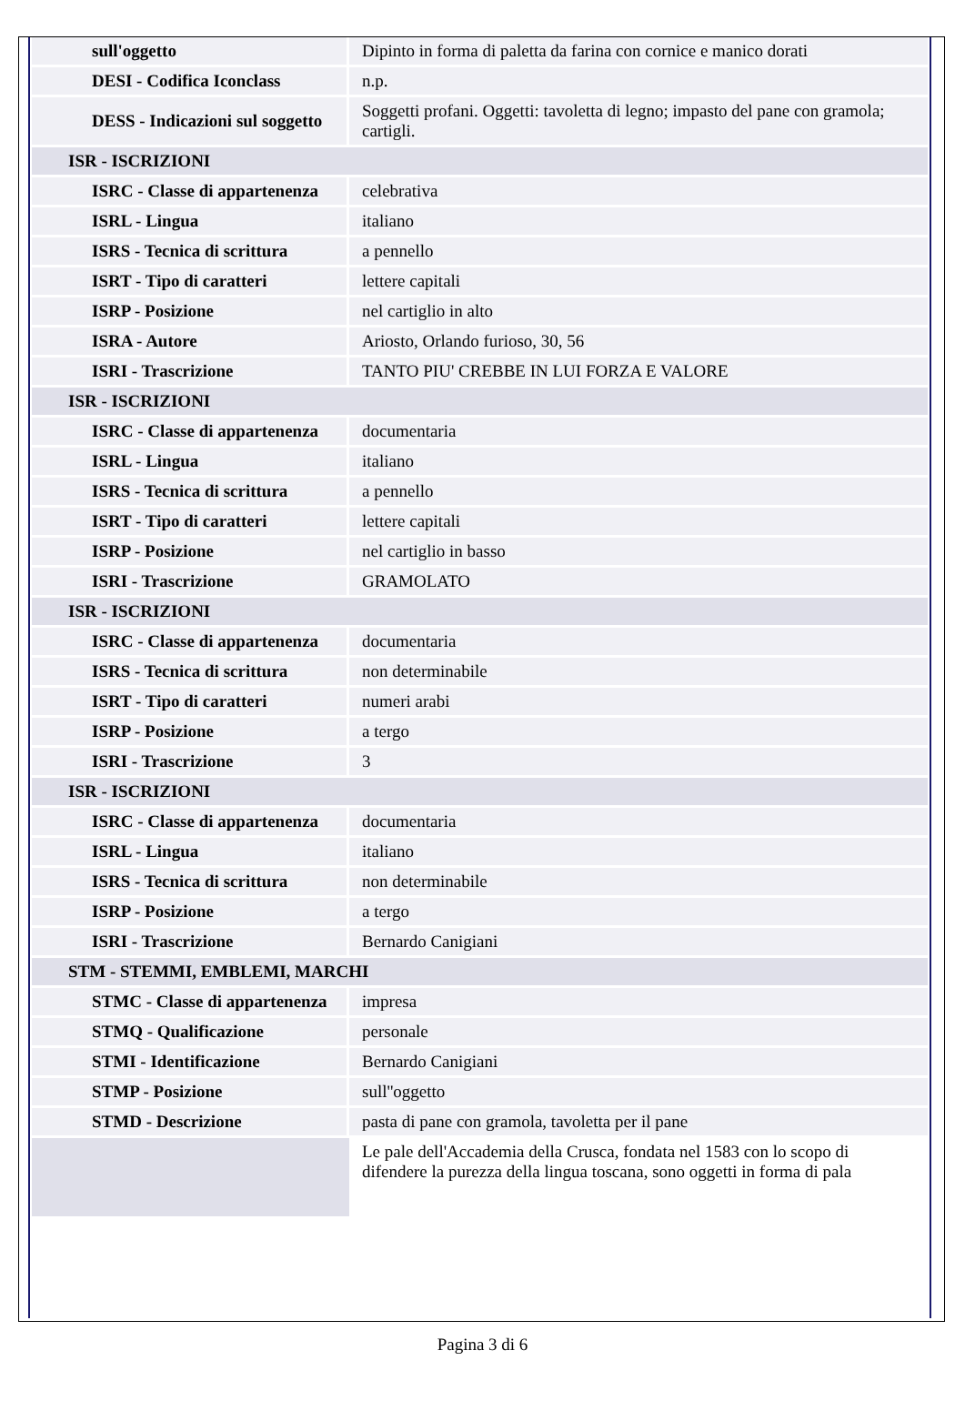| sull'oggetto | Dipinto in forma di paletta da farina con cornice e manico dorati |
| DESI - Codifica Iconclass | n.p. |
| DESS - Indicazioni sul soggetto | Soggetti profani. Oggetti: tavoletta di legno; impasto del pane con gramola; cartigli. |
| ISR - ISCRIZIONI | |
| ISRC - Classe di appartenenza | celebrativa |
| ISRL - Lingua | italiano |
| ISRS - Tecnica di scrittura | a pennello |
| ISRT - Tipo di caratteri | lettere capitali |
| ISRP - Posizione | nel cartiglio in alto |
| ISRA - Autore | Ariosto, Orlando furioso, 30, 56 |
| ISRI - Trascrizione | TANTO PIU' CREBBE IN LUI FORZA E VALORE |
| ISR - ISCRIZIONI | |
| ISRC - Classe di appartenenza | documentaria |
| ISRL - Lingua | italiano |
| ISRS - Tecnica di scrittura | a pennello |
| ISRT - Tipo di caratteri | lettere capitali |
| ISRP - Posizione | nel cartiglio in basso |
| ISRI - Trascrizione | GRAMOLATO |
| ISR - ISCRIZIONI | |
| ISRC - Classe di appartenenza | documentaria |
| ISRS - Tecnica di scrittura | non determinabile |
| ISRT - Tipo di caratteri | numeri arabi |
| ISRP - Posizione | a tergo |
| ISRI - Trascrizione | 3 |
| ISR - ISCRIZIONI | |
| ISRC - Classe di appartenenza | documentaria |
| ISRL - Lingua | italiano |
| ISRS - Tecnica di scrittura | non determinabile |
| ISRP - Posizione | a tergo |
| ISRI - Trascrizione | Bernardo Canigiani |
| STM - STEMMI, EMBLEMI, MARCHI | |
| STMC - Classe di appartenenza | impresa |
| STMQ - Qualificazione | personale |
| STMI - Identificazione | Bernardo Canigiani |
| STMP - Posizione | sull''oggetto |
| STMD - Descrizione | pasta di pane con gramola, tavoletta per il pane |
| | Le pale dell'Accademia della Crusca, fondata nel 1583 con lo scopo di difendere la purezza della lingua toscana, sono oggetti in forma di pala |
Pagina 3 di 6